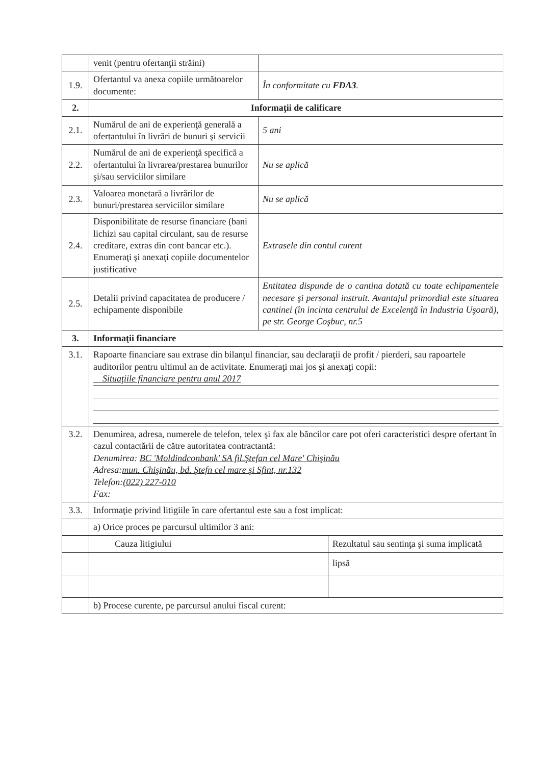| | venit (pentru ofertanţii străini) | |
| 1.9. | Ofertantul va anexa copiile următoarelor documente: | În conformitate cu FDA3 . |
| 2. | Informaţii de calificare | |
| 2.1. | Numărul de ani de experienţă generală a ofertantului în livrări de bunuri şi servicii | 5 ani |
| 2.2. | Numărul de ani de experienţă specifică a ofertantului în livrarea/prestarea bunurilor şi/sau serviciilor similare | Nu se aplică |
| 2.3. | Valoarea monetară a livrărilor de bunuri/prestarea serviciilor similare | Nu se aplică |
| 2.4. | Disponibilitate de resurse financiare (bani lichizi sau capital circulant, sau de resurse creditare, extras din cont bancar etc.). Enumeraţi şi anexaţi copiile documentelor justificative | Extrasele din contul curent |
| 2.5. | Detalii privind capacitatea de producere / echipamente disponibile | Entitatea dispunde de o cantina dotată cu toate echipamentele necesare şi personal instruit. Avantajul primordial este situarea cantinei (în incinta centrului de Excelenţă în Industria Uşoară), pe str. George Coşbuc, nr.5 |
| 3. | Informaţii financiare | |
| 3.1. | Rapoarte financiare sau extrase din bilanţul financiar, sau declaraţii de profit / pierderi, sau rapoartele auditorilor pentru ultimul an de activitate. Enumeraţi mai jos şi anexaţi copii: Situaţiile financiare pentru anul 2017 | |
| 3.2. | Denumirea, adresa, numerele de telefon, telex şi fax ale băncilor care pot oferi caracteristici despre ofertant în cazul contactării de către autoritatea contractantă: Denumirea: BC 'Moldindconbank' SA fil.Ştefan cel Mare' Chişinău Adresa: mun. Chişinău, bd. Ştefn cel mare şi Sfint, nr.132 Telefon: (022) 227-010 Fax: | |
| 3.3. | Informaţie privind litigiile în care ofertantul este sau a fost implicat: | |
| | a) Orice proces pe parcursul ultimilor 3 ani: | |
| | Cauza litigiului | Rezultatul sau sentinţa şi suma implicată |
| | | lipsă |
| | b) Procese curente, pe parcursul anului fiscal curent: | |